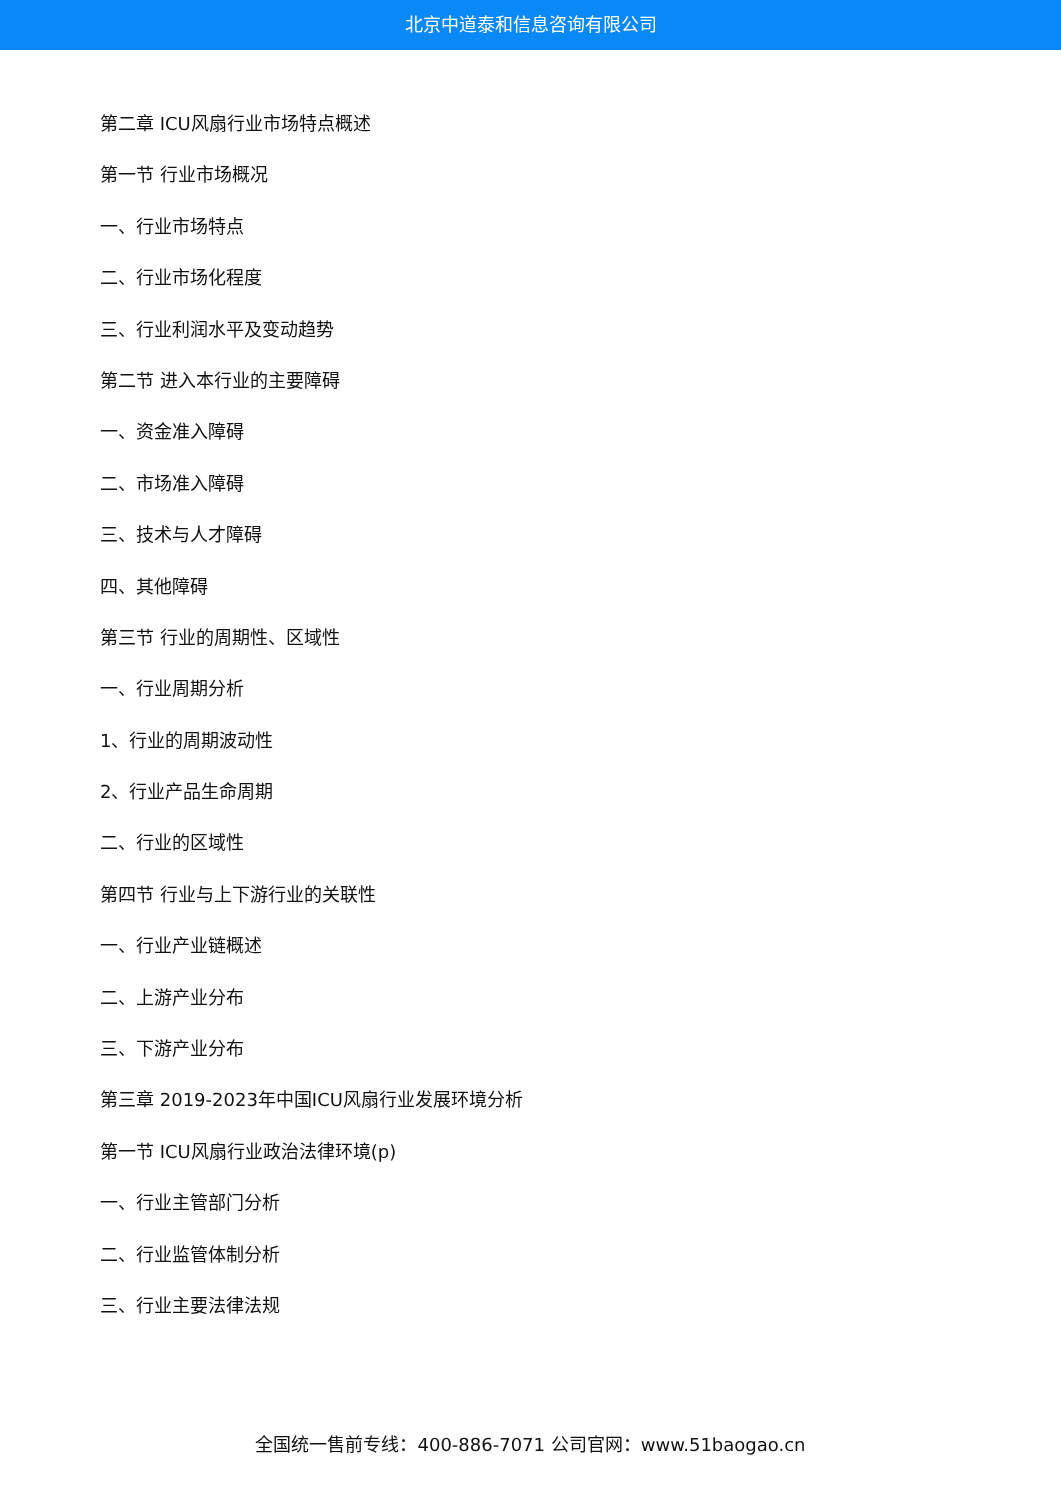北京中道泰和信息咨询有限公司
第二章 ICU风扇行业市场特点概述
第一节 行业市场概况
一、行业市场特点
二、行业市场化程度
三、行业利润水平及变动趋势
第二节 进入本行业的主要障碍
一、资金准入障碍
二、市场准入障碍
三、技术与人才障碍
四、其他障碍
第三节 行业的周期性、区域性
一、行业周期分析
1、行业的周期波动性
2、行业产品生命周期
二、行业的区域性
第四节 行业与上下游行业的关联性
一、行业产业链概述
二、上游产业分布
三、下游产业分布
第三章 2019-2023年中国ICU风扇行业发展环境分析
第一节 ICU风扇行业政治法律环境(p)
一、行业主管部门分析
二、行业监管体制分析
三、行业主要法律法规
全国统一售前专线：400-886-7071 公司官网：www.51baogao.cn